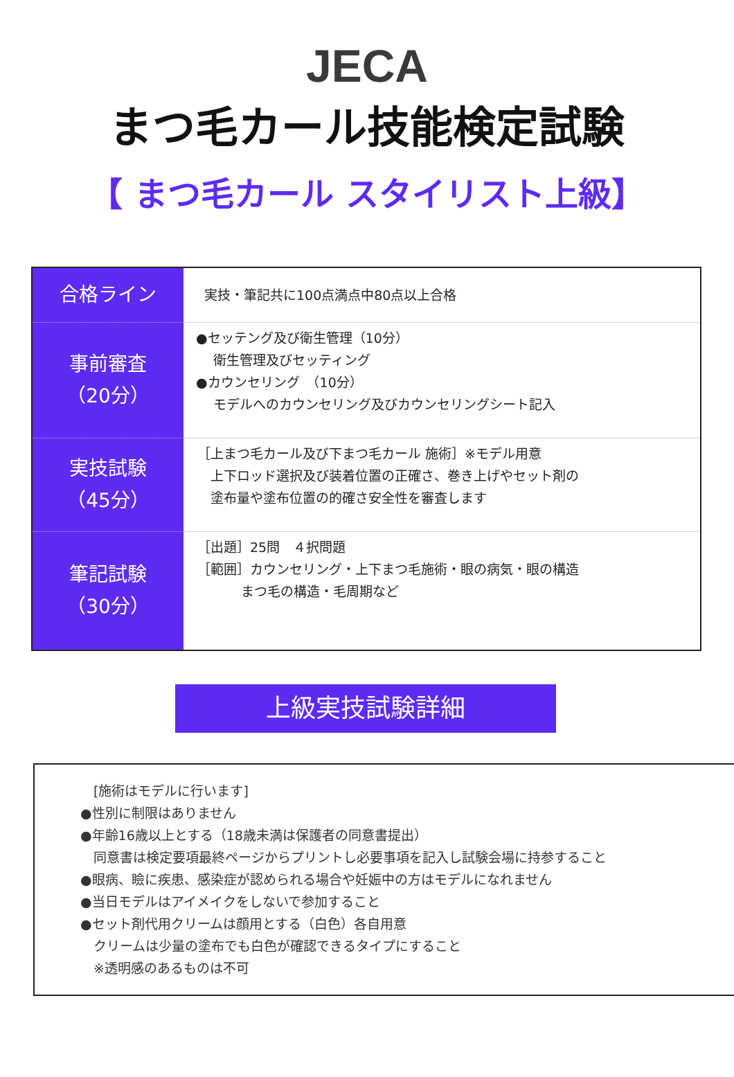JECA
まつ毛カール技能検定試験
【 まつ毛カール スタイリスト上級】
| 合格ライン | 実技・筆記共に100点満点中80点以上合格 |
| 事前審査 （20分） | ●セッテング及び衛生管理（10分） 衛生管理及びセッティング ●カウンセリング （10分） モデルへのカウンセリング及びカウンセリングシート記入 |
| 実技試験 （45分） | ［上まつ毛カール及び下まつ毛カール 施術］※モデル用意 上下ロッド選択及び装着位置の正確さ、巻き上げやセット剤の 塗布量や塗布位置の的確さ安全性を審査します |
| 筆記試験 （30分） | ［出題］25問 ４択問題 ［範囲］カウンセリング・上下まつ毛施術・眼の病気・眼の構造 まつ毛の構造・毛周期など |
上級実技試験詳細
　[施術はモデルに行います]
●性別に制限はありません
●年齢16歳以上とする（18歳未満は保護者の同意書提出）
　同意書は検定要項最終ページからプリントし必要事項を記入し試験会場に持参すること
●眼病、瞼に疾患、感染症が認められる場合や妊娠中の方はモデルになれません
●当日モデルはアイメイクをしないで参加すること
●セット剤代用クリームは顔用とする（白色）各自用意
　クリームは少量の塗布でも白色が確認できるタイプにすること
　※透明感のあるものは不可